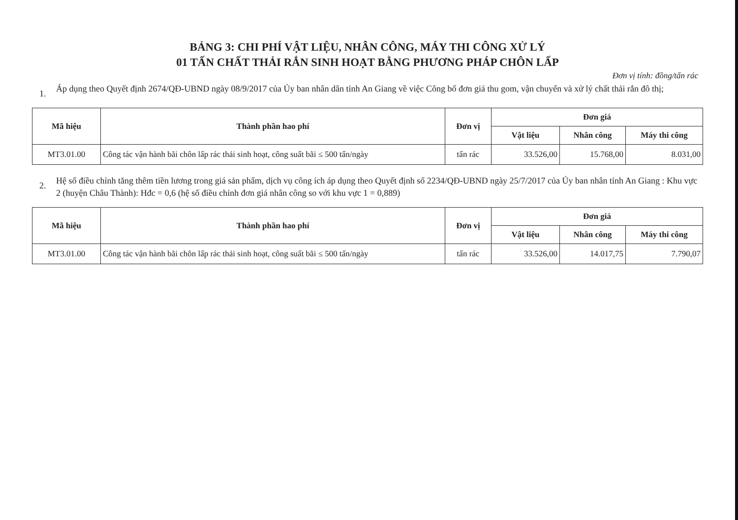BẢNG 3: CHI PHÍ VẬT LIỆU, NHÂN CÔNG, MÁY THI CÔNG XỬ LÝ
01 TẤN CHẤT THẢI RẮN SINH HOẠT BẰNG PHƯƠNG PHÁP CHÔN LẤP
Đơn vị tính: đồng/tấn rác
1.
Áp dụng theo Quyết định 2674/QĐ-UBND ngày 08/9/2017 của Ủy ban nhân dân tỉnh An Giang về việc Công bố đơn giá thu gom, vận chuyển và xử lý chất thải rắn đô thị;
| Mã hiệu | Thành phần hao phí | Đơn vị | Đơn giá | | |
| --- | --- | --- | --- | --- | --- |
| | | | Vật liệu | Nhân công | Máy thi công |
| MT3.01.00 | Công tác vận hành bãi chôn lấp rác thải sinh hoạt, công suất bãi ≤ 500 tấn/ngày | tấn rác | 33.526,00 | 15.768,00 | 8.031,00 |
2.
Hệ số điều chỉnh tăng thêm tiền lương trong giá sản phẩm, dịch vụ công ích áp dụng theo Quyết định số 2234/QĐ-UBND ngày 25/7/2017 của Ủy ban nhân tỉnh An Giang : Khu vực 2 (huyện Châu Thành): Hđc = 0,6 (hệ số điều chỉnh đơn giá nhân công so với khu vực 1 = 0,889)
| Mã hiệu | Thành phần hao phí | Đơn vị | Đơn giá | | |
| --- | --- | --- | --- | --- | --- |
| | | | Vật liệu | Nhân công | Máy thi công |
| MT3.01.00 | Công tác vận hành bãi chôn lấp rác thải sinh hoạt, công suất bãi ≤ 500 tấn/ngày | tấn rác | 33.526,00 | 14.017,75 | 7.790,07 |